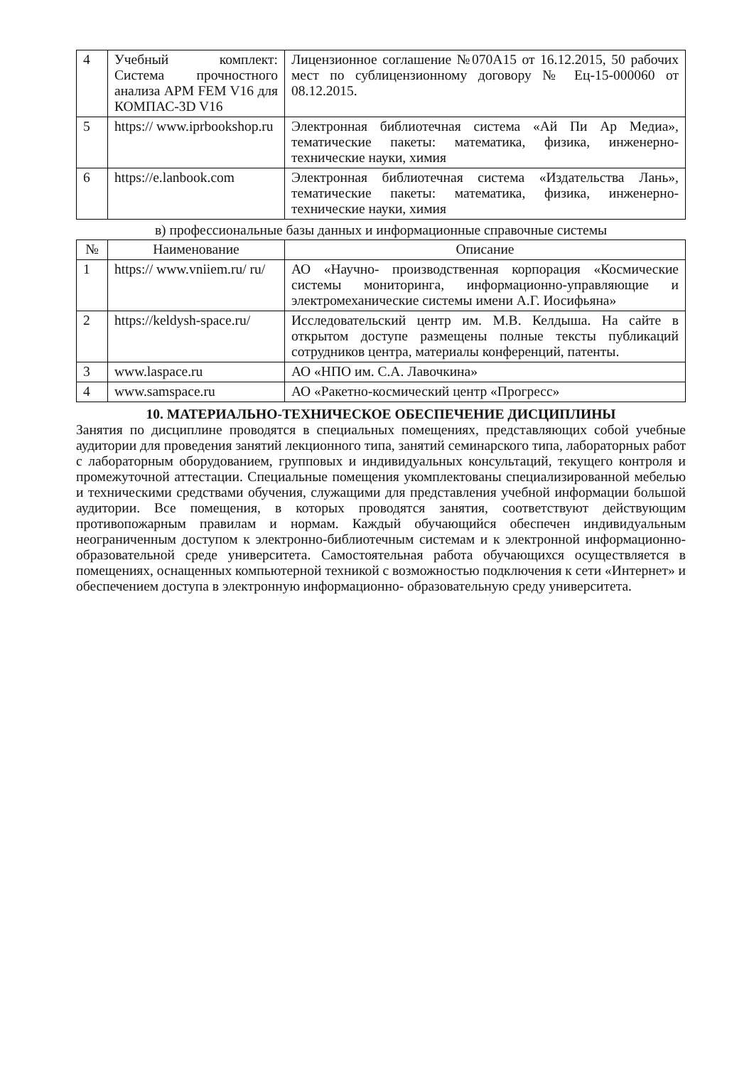| 4 | Учебный комплект: Система прочностного анализа APM FEM V16 для КОМПАС-3D V16 | Лицензионное соглашение №070А15 от 16.12.2015, 50 рабочих мест по сублицензионному договору № Ец-15-000060 от 08.12.2015. |
| 5 | https:// www.iprbookshop.ru | Электронная библиотечная система «Ай Пи Ар Медиа», тематические пакеты: математика, физика, инженерно-технические науки, химия |
| 6 | https://e.lanbook.com | Электронная библиотечная система «Издательства Лань», тематические пакеты: математика, физика, инженерно-технические науки, химия |
в) профессиональные базы данных и информационные справочные системы
| № | Наименование | Описание |
| --- | --- | --- |
| 1 | https:// www.vniiem.ru/ ru/ | АО «Научно- производственная корпорация «Космические системы мониторинга, информационно-управляющие и электромеханические системы имени А.Г. Иосифьяна» |
| 2 | https://keldysh-space.ru/ | Исследовательский центр им. М.В. Келдыша. На сайте в открытом доступе размещены полные тексты публикаций сотрудников центра, материалы конференций, патенты. |
| 3 | www.laspace.ru | АО «НПО им. С.А. Лавочкина» |
| 4 | www.samspace.ru | АО «Ракетно-космический центр «Прогресс» |
10. МАТЕРИАЛЬНО-ТЕХНИЧЕСКОЕ ОБЕСПЕЧЕНИЕ ДИСЦИПЛИНЫ
Занятия по дисциплине проводятся в специальных помещениях, представляющих собой учебные аудитории для проведения занятий лекционного типа, занятий семинарского типа, лабораторных работ с лабораторным оборудованием, групповых и индивидуальных консультаций, текущего контроля и промежуточной аттестации. Специальные помещения укомплектованы специализированной мебелью и техническими средствами обучения, служащими для представления учебной информации большой аудитории. Все помещения, в которых проводятся занятия, соответствуют действующим противопожарным правилам и нормам. Каждый обучающийся обеспечен индивидуальным неограниченным доступом к электронно-библиотечным системам и к электронной информационно- образовательной среде университета. Самостоятельная работа обучающихся осуществляется в помещениях, оснащенных компьютерной техникой с возможностью подключения к сети «Интернет» и обеспечением доступа в электронную информационно- образовательную среду университета.